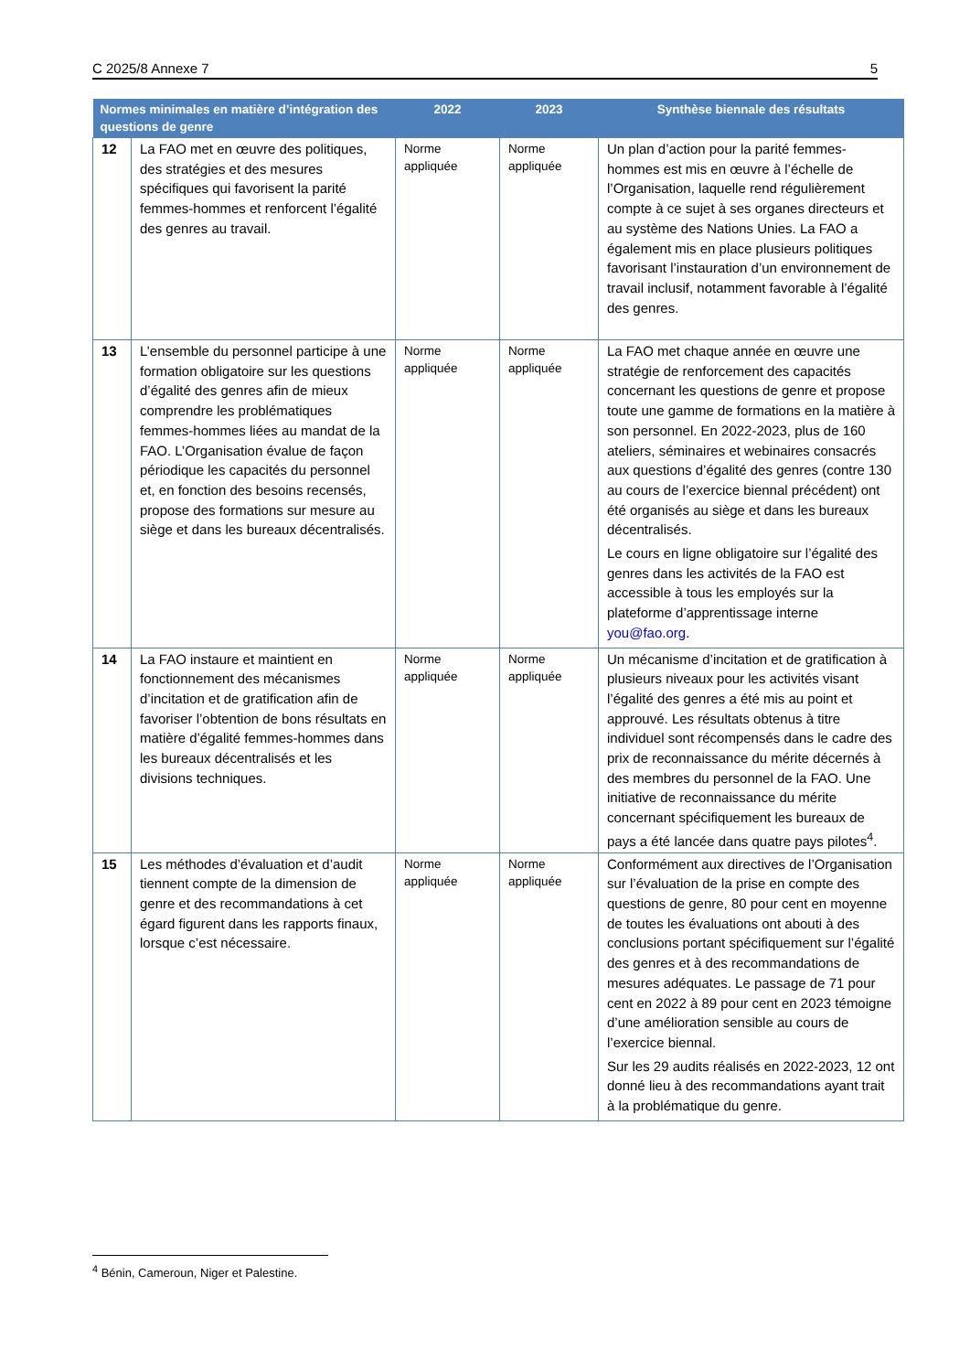C 2025/8 Annexe 7 5
| Normes minimales en matière d’intégration des questions de genre | | 2022 | 2023 | Synthèse biennale des résultats |
| --- | --- | --- | --- | --- |
| 12 | La FAO met en œuvre des politiques, des stratégies et des mesures spécifiques qui favorisent la parité femmes-hommes et renforcent l’égalité des genres au travail. | Norme appliquée | Norme appliquée | Un plan d’action pour la parité femmes-hommes est mis en œuvre à l’échelle de l’Organisation, laquelle rend régulièrement compte à ce sujet à ses organes directeurs et au système des Nations Unies. La FAO a également mis en place plusieurs politiques favorisant l’instauration d’un environnement de travail inclusif, notamment favorable à l’égalité des genres. |
| 13 | L’ensemble du personnel participe à une formation obligatoire sur les questions d’égalité des genres afin de mieux comprendre les problématiques femmes-hommes liées au mandat de la FAO. L’Organisation évalue de façon périodique les capacités du personnel et, en fonction des besoins recensés, propose des formations sur mesure au siège et dans les bureaux décentralisés. | Norme appliquée | Norme appliquée | La FAO met chaque année en œuvre une stratégie de renforcement des capacités concernant les questions de genre et propose toute une gamme de formations en la matière à son personnel. En 2022-2023, plus de 160 ateliers, séminaires et webinaires consacrés aux questions d’égalité des genres (contre 130 au cours de l’exercice biennal précédent) ont été organisés au siège et dans les bureaux décentralisés. Le cours en ligne obligatoire sur l’égalité des genres dans les activités de la FAO est accessible à tous les employés sur la plateforme d’apprentissage interne you@fao.org . |
| 14 | La FAO instaure et maintient en fonctionnement des mécanismes d’incitation et de gratification afin de favoriser l’obtention de bons résultats en matière d’égalité femmes-hommes dans les bureaux décentralisés et les divisions techniques. | Norme appliquée | Norme appliquée | Un mécanisme d’incitation et de gratification à plusieurs niveaux pour les activités visant l’égalité des genres a été mis au point et approuvé. Les résultats obtenus à titre individuel sont récompensés dans le cadre des prix de reconnaissance du mérite décernés à des membres du personnel de la FAO. Une initiative de reconnaissance du mérite concernant spécifiquement les bureaux de pays a été lancée dans quatre pays pilotes<sup>4</sup>. |
| 15 | Les méthodes d’évaluation et d’audit tiennent compte de la dimension de genre et des recommandations à cet égard figurent dans les rapports finaux, lorsque c’est nécessaire. | Norme appliquée | Norme appliquée | Conformément aux directives de l’Organisation sur l’évaluation de la prise en compte des questions de genre, 80 pour cent en moyenne de toutes les évaluations ont abouti à des conclusions portant spécifiquement sur l’égalité des genres et à des recommandations de mesures adéquates. Le passage de 71 pour cent en 2022 à 89 pour cent en 2023 témoigne d’une amélioration sensible au cours de l’exercice biennal. Sur les 29 audits réalisés en 2022-2023, 12 ont donné lieu à des recommandations ayant trait à la problématique du genre. |
<sup>4</sup> Bénin, Cameroun, Niger et Palestine.